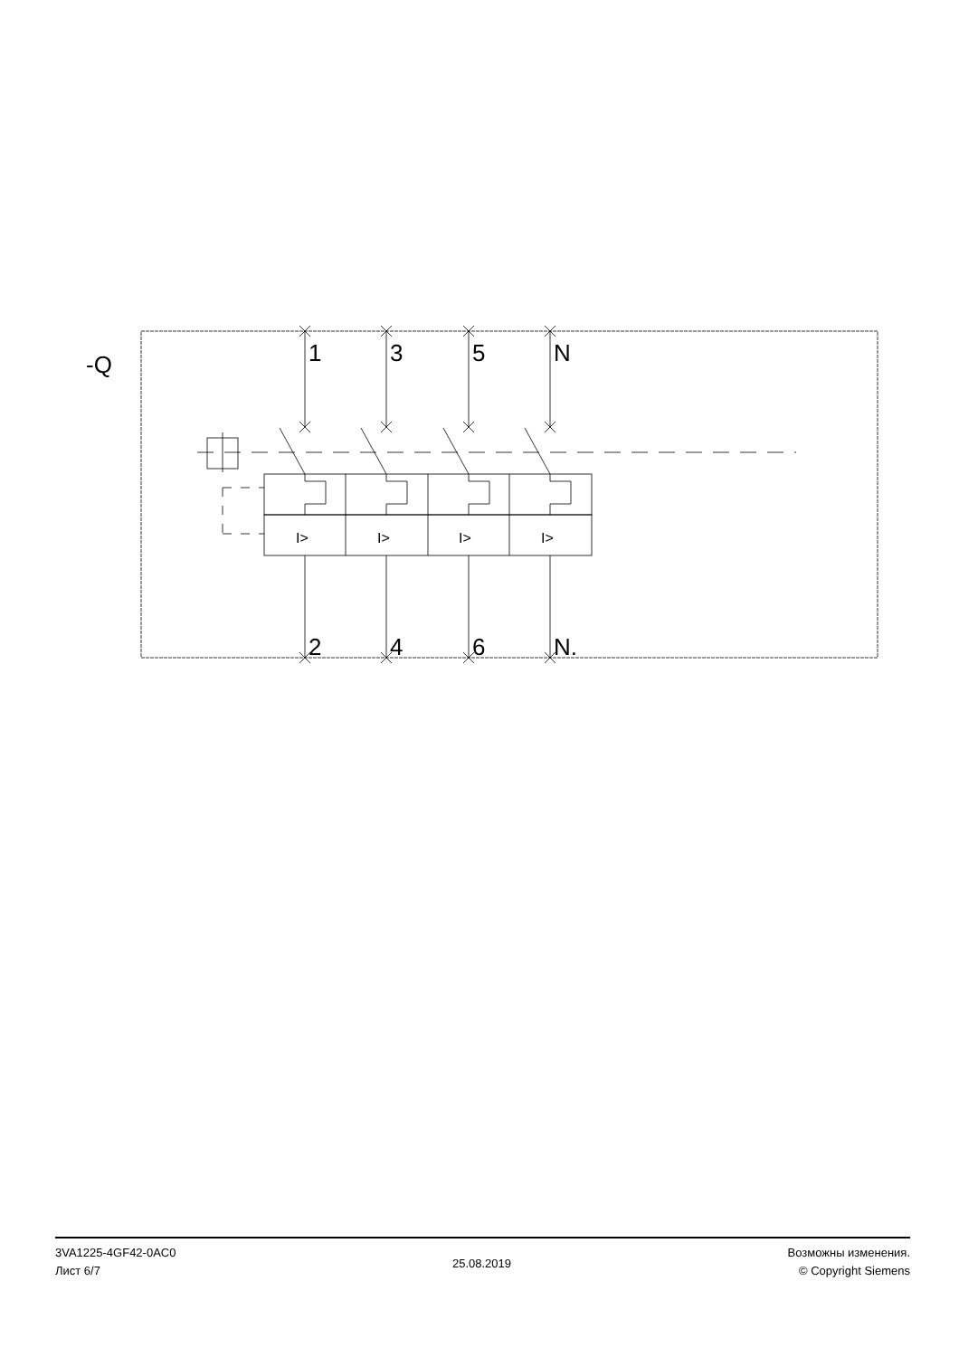-Q
1
3
5
N
2
4
6
N.
I>
I>
I>
I>
3VA1225-4GF42-0AC0
Лист 6/7
25.08.2019
Возможны изменения.
© Copyright Siemens